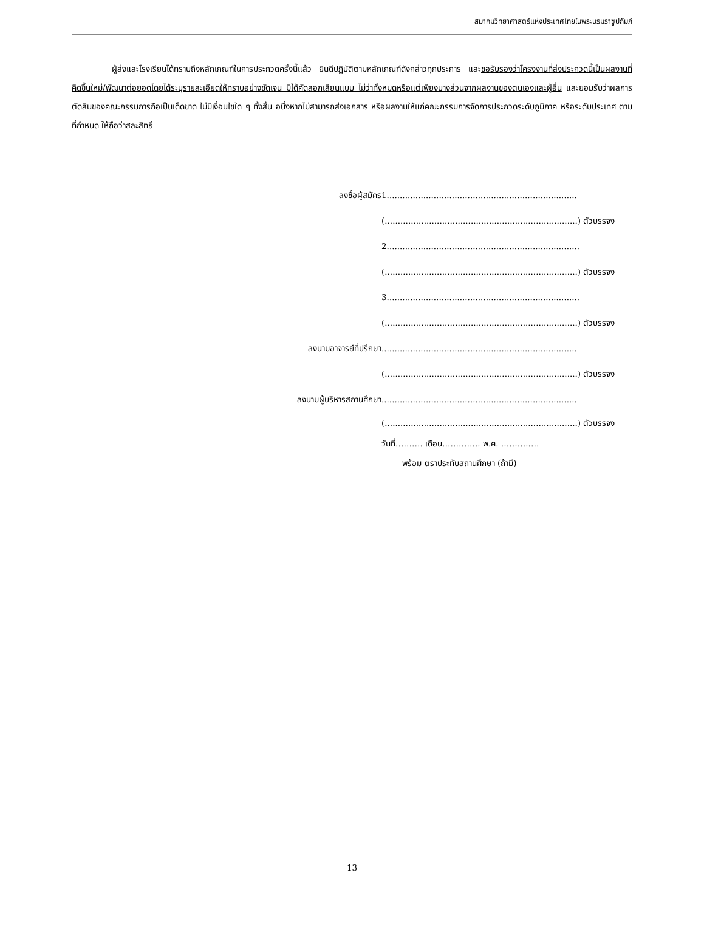สมาคมวิทยาศาสตร์แห่งประเทศไทยในพระบรมราชูปถัมภ์
ผู้ส่งและโรงเรียนได้ทราบถึงหลักเกณฑ์ในการประกวดครั้งนี้แล้ว ยินดีปฏิบัติตามหลักเกณฑ์ดังกล่าวทุกประการ และขอรับรองว่าโครงงานที่ส่งประกวดนี้เป็นผลงานที่คิดขึ้นใหม่/พัฒนาต่อยอดโดยได้ระบุรายละเอียดให้ทราบอย่างชัดเจน มิได้คัดลอกเลียนแบบ ไม่ว่าทั้งหมดหรือแต่เพียงบางส่วนจากผลงานของตนเองและผู้อื่น และยอมรับว่าผลการตัดสินของคณะกรรมการถือเป็นเด็ดขาด ไม่มีเงื่อนไขใด ๆ ทั้งสิ้น อนึ่งหากไม่สามารถส่งเอกสาร หรือผลงานให้แก่คณะกรรมการจัดการประกวดระดับภูมิภาค หรือระดับประเทศ ตามที่กำหนด ให้ถือว่าสละสิทธิ์
ลงชื่อผู้สมัคร 1.........................................................................
(..........................................................................) ตัวบรรจง
2..........................................................................
(..........................................................................) ตัวบรรจง
3..........................................................................
(..........................................................................) ตัวบรรจง
ลงนามอาจารย์ที่ปรึกษา ...........................................................................
(..........................................................................) ตัวบรรจง
ลงนามผู้บริหารสถานศึกษา...........................................................................
(..........................................................................) ตัวบรรจง
วันที่………. เดือน………….. พ.ศ. ………..…
พร้อม ตราประทับสถานศึกษา (ถ้ามี)
13